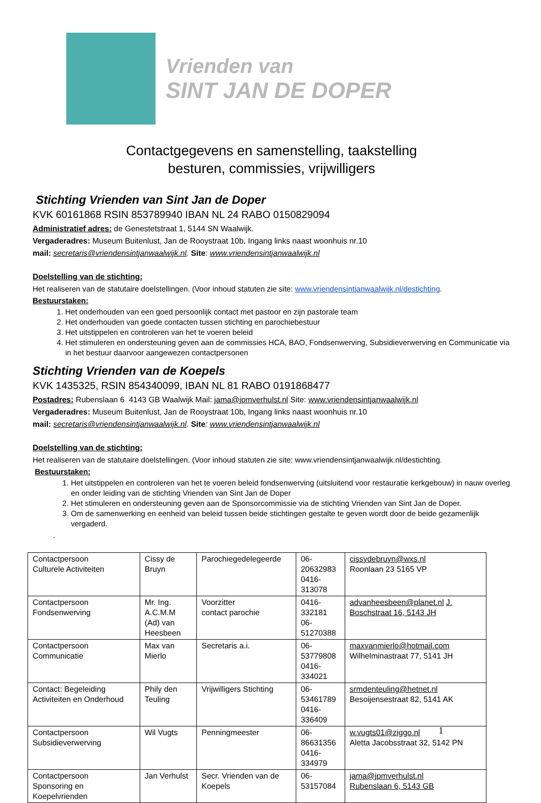Vrienden van
SINT JAN DE DOPER
Contactgegevens en samenstelling, taakstelling
besturen, commissies, vrijwilligers
Stichting Vrienden van Sint Jan de Doper
KVK 60161868 RSIN 853789940 IBAN NL 24 RABO 0150829094
Administratief adres: de Genestetstraat 1, 5144 SN Waalwijk.
Vergaderadres: Museum Buitenlust, Jan de Rooystraat 10b, Ingang links naast woonhuis nr.10
mail: secretaris@vriendensintjanwaalwijk.nl. Site: www.vriendensintjanwaalwijk.nl
Doelstelling van de stichting:
Het realiseren van de statutaire doelstellingen. (Voor inhoud statuten zie site: www.vriendensintjanwaalwijk.nl/destichting.
Bestuurstaken:
1. Het onderhouden van een goed persoonlijk contact met pastoor en zijn pastorale team
2. Het onderhouden van goede contacten tussen stichting en parochiebestuur
3. Het uitstippelen en controleren van het te voeren beleid
4. Het stimuleren en ondersteuning geven aan de commissies HCA, BAO, Fondsenwerving, Subsidieverwerving en Communicatie via in het bestuur daarvoor aangewezen contactpersonen
Stichting Vrienden van de Koepels
KVK 1435325, RSIN 854340099, IBAN NL 81 RABO 0191868477
Postadres: Rubenslaan 6 4143 GB Waalwijk Mail: jama@jpmverhulst.nl Site: www.vriendensintjanwaalwijk.nl
Vergaderadres: Museum Buitenlust, Jan de Rooystraat 10b, Ingang links naast woonhuis nr.10
mail: secretaris@vriendensintjanwaalwijk.nl. Site: www.vriendensintjanwaalwijk.nl
Doelstelling van de stichting:
Het realiseren van de statutaire doelstellingen. (Voor inhoud statuten zie site: www.vriendensintjanwaalwijk.nl/destichting.
Bestuurstaken:
1. Het uitstippelen en controleren van het te voeren beleid fondsenwerving (uitsluitend voor restauratie kerkgebouw) in nauw overleg en onder leiding van de stichting Vrienden van Sint Jan de Doper
2. Het stimuleren en ondersteuning geven aan de Sponsorcommissie via de stichting Vrienden van Sint Jan de Doper.
3. Om de samenwerking en eenheid van beleid tussen beide stichtingen gestalte te geven wordt door de beide gezamenlijk vergaderd.
.
| Contactpersoon Culturele Activiteiten | Cissy de Bruyn | Parochiegedelegeerde | 06-20632983 0416-313078 | cissydebruyn@wxs.nl Roonlaan 23 5165 VP |
| Contactpersoon Fondsenwerving | Mr. Ing. A.C.M.M (Ad) van Heesbeen | Voorzitter contact parochie | 0416-332181 06-51270388 | advanheesbeen@planet.nl J. Boschstraat 16, 5143 JH |
| Contactpersoon Communicatie | Max van Mierlo | Secretaris a.i. | 06-53779808 0416-334021 | maxvanmierlo@hotmail.com Wilhelminastraat 77, 5141 JH |
| Contact: Begeleiding Activiteiten en Onderhoud | Phily den Teuling | Vrijwilligers Stichting | 06-53461789 0416-336409 | srmdenteuling@hetnet.nl Besoijensestraat 82, 5141 AK |
| Contactpersoon Subsidieverwerving | Wil Vugts | Penningmeester | 06-86631356 0416-334979 | w.vugts01@ziggo.nl Aletta Jacobsstraat 32, 5142 PN |
| Contactpersoon Sponsoring en Koepelvrienden | Jan Verhulst | Secr. Vrienden van de Koepels | 06-53157084 | jama@jpmverhulst.nl Rubenslaan 6, 5143 GB |
1